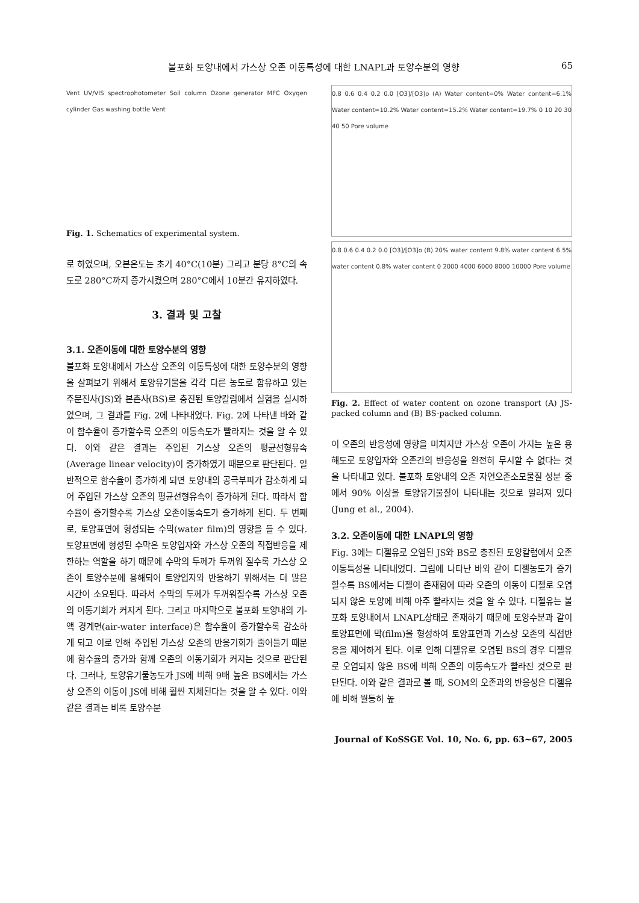불포화 토양내에서 가스상 오존 이동특성에 대한 LNAPL과 토양수분의 영향 65
Vent UV/VIS spectrophotometer Soil column Ozone generator MFC Oxygen cylinder Gas washing bottle Vent
Fig. 1. Schematics of experimental system.
로 하였으며, 오븐온도는 초기 40°C(10분) 그리고 분당 8°C의 속도로 280°C까지 증가시켰으며 280°C에서 10분간 유지하였다.
3. 결과 및 고찰
3.1. 오존이동에 대한 토양수분의 영향
불포화 토양내에서 가스상 오존의 이동특성에 대한 토양수분의 영향을 살펴보기 위해서 토양유기물을 각각 다른 농도로 함유하고 있는 주문진사(JS)와 본촌사(BS)로 충진된 토양칼럼에서 실험을 실시하였으며, 그 결과를 Fig. 2에 나타내었다. Fig. 2에 나타낸 바와 같이 함수율이 증가할수록 오존의 이동속도가 빨라지는 것을 알 수 있다. 이와 같은 결과는 주입된 가스상 오존의 평균선형유속(Average linear velocity)이 증가하였기 때문으로 판단된다. 일반적으로 함수율이 증가하게 되면 토양내의 공극부피가 감소하게 되어 주입된 가스상 오존의 평균선형유속이 증가하게 된다. 따라서 함수율이 증가할수록 가스상 오존이동속도가 증가하게 된다. 두 번째로, 토양표면에 형성되는 수막(water film)의 영향을 들 수 있다. 토양표면에 형성된 수막은 토양입자와 가스상 오존의 직접반응을 제한하는 역할을 하기 때문에 수막의 두께가 두꺼워 질수록 가스상 오존이 토양수분에 용해되어 토양입자와 반응하기 위해서는 더 많은 시간이 소요된다. 따라서 수막의 두께가 두꺼워질수록 가스상 오존의 이동기회가 커지게 된다. 그리고 마지막으로 불포화 토양내의 기-액 경계면(air-water interface)은 함수율이 증가할수록 감소하게 되고 이로 인해 주입된 가스상 오존의 반응기회가 줄어들기 때문에 함수율의 증가와 함께 오존의 이동기회가 커지는 것으로 판단된다. 그러나, 토양유기물농도가 JS에 비해 9배 높은 BS에서는 가스상 오존의 이동이 JS에 비해 훨씬 지체된다는 것을 알 수 있다. 이와 같은 결과는 비록 토양수분
0.8 0.6 0.4 0.2 0.0 [O3]/[O3]o (A) Water content=0% Water content=6.1% Water content=10.2% Water content=15.2% Water content=19.7% 0 10 20 30 40 50 Pore volume
0.8 0.6 0.4 0.2 0.0 [O3]/[O3]o (B) 20% water content 9.8% water content 6.5% water content 0.8% water content 0 2000 4000 6000 8000 10000 Pore volume
Fig. 2. Effect of water content on ozone transport (A) JS-packed column and (B) BS-packed column.
이 오존의 반응성에 영향을 미치지만 가스상 오존이 가지는 높은 용해도로 토양입자와 오존간의 반응성을 완전히 무시할 수 없다는 것을 나타내고 있다. 불포화 토양내의 오존 자연오존소모물질 성분 중에서 90% 이상을 토양유기물질이 나타내는 것으로 알려져 있다(Jung et al., 2004).
3.2. 오존이동에 대한 LNAPL의 영향
Fig. 3에는 디젤유로 오염된 JS와 BS로 충진된 토양칼럼에서 오존이동특성을 나타내었다. 그림에 나타난 바와 같이 디젤농도가 증가 할수록 BS에서는 디젤이 존재함에 따라 오존의 이동이 디젤로 오염되지 않은 토양에 비해 아주 빨라지는 것을 알 수 있다. 디젤유는 불포화 토양내에서 LNAPL상태로 존재하기 때문에 토양수분과 같이 토양표면에 막(film)을 형성하여 토양표면과 가스상 오존의 직접반응을 제어하게 된다. 이로 인해 디젤유로 오염된 BS의 경우 디젤유로 오염되지 않은 BS에 비해 오존의 이동속도가 빨라진 것으로 판단된다. 이와 같은 결과로 볼 때, SOM의 오존과의 반응성은 디젤유에 비해 월등히 높
Journal of KoSSGE Vol. 10, No. 6, pp. 63~67, 2005